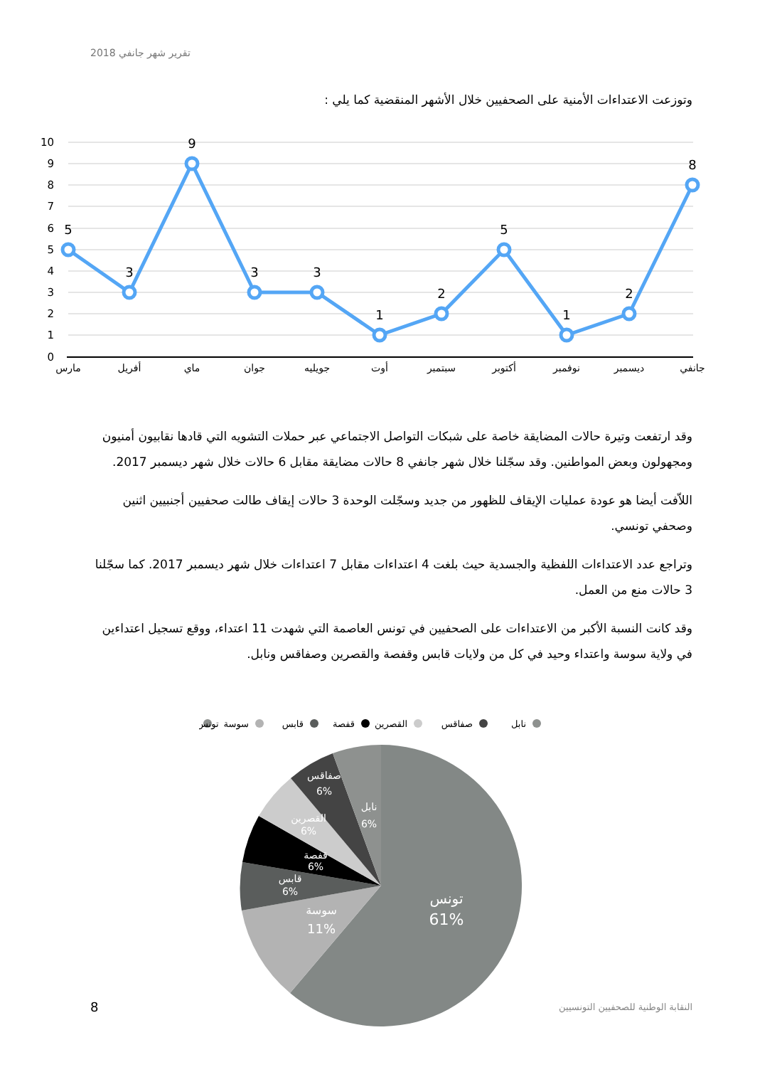تقرير شهر جانفي 2018
وتوزعت الاعتداءات الأمنية على الصحفيين خلال الأشهر المنقضية كما يلي :
10
9
8
7
6
5
4
3
2
1
0
5
3
9
3
3
1
2
5
1
2
8
مارس
أفريل
ماي
جوان
جويليه
أوت
سبتمبر
أكتوبر
نوفمبر
ديسمبر
جانفي
وقد ارتفعت وتيرة حالات المضايقة خاصة على شبكات التواصل الاجتماعي عبر حملات التشويه التي قادها نقابيون أمنيون ومجهولون وبعض المواطنين. وقد سجّلنا خلال شهر جانفي 8 حالات مضايقة مقابل 6 حالات خلال شهر ديسمبر 2017.
اللاّفت أيضا هو عودة عمليات الإيقاف للظهور من جديد وسجّلت الوحدة 3 حالات إيقاف طالت صحفيين أجنبيين اثنين وصحفي تونسي.
وتراجع عدد الاعتداءات اللفظية والجسدية حيث بلغت 4 اعتداءات مقابل 7 اعتداءات خلال شهر ديسمبر 2017. كما سجّلنا 3 حالات منع من العمل.
وقد كانت النسبة الأكبر من الاعتداءات على الصحفيين في تونس العاصمة التي شهدت 11 اعتداء، ووقع تسجيل اعتداءين في ولاية سوسة واعتداء وحيد في كل من ولايات قابس وقفصة والقصرين وصفاقس ونابل.
نابل
صفاقس
القصرين
قفصة
قابس
سوسة
تونس
تونس
61%
سوسة
11%
قابس
6%
قفصة
6%
القصرين
6%
صفاقس
6%
نابل
6%
8
النقابة الوطنية للصحفيين التونسيين